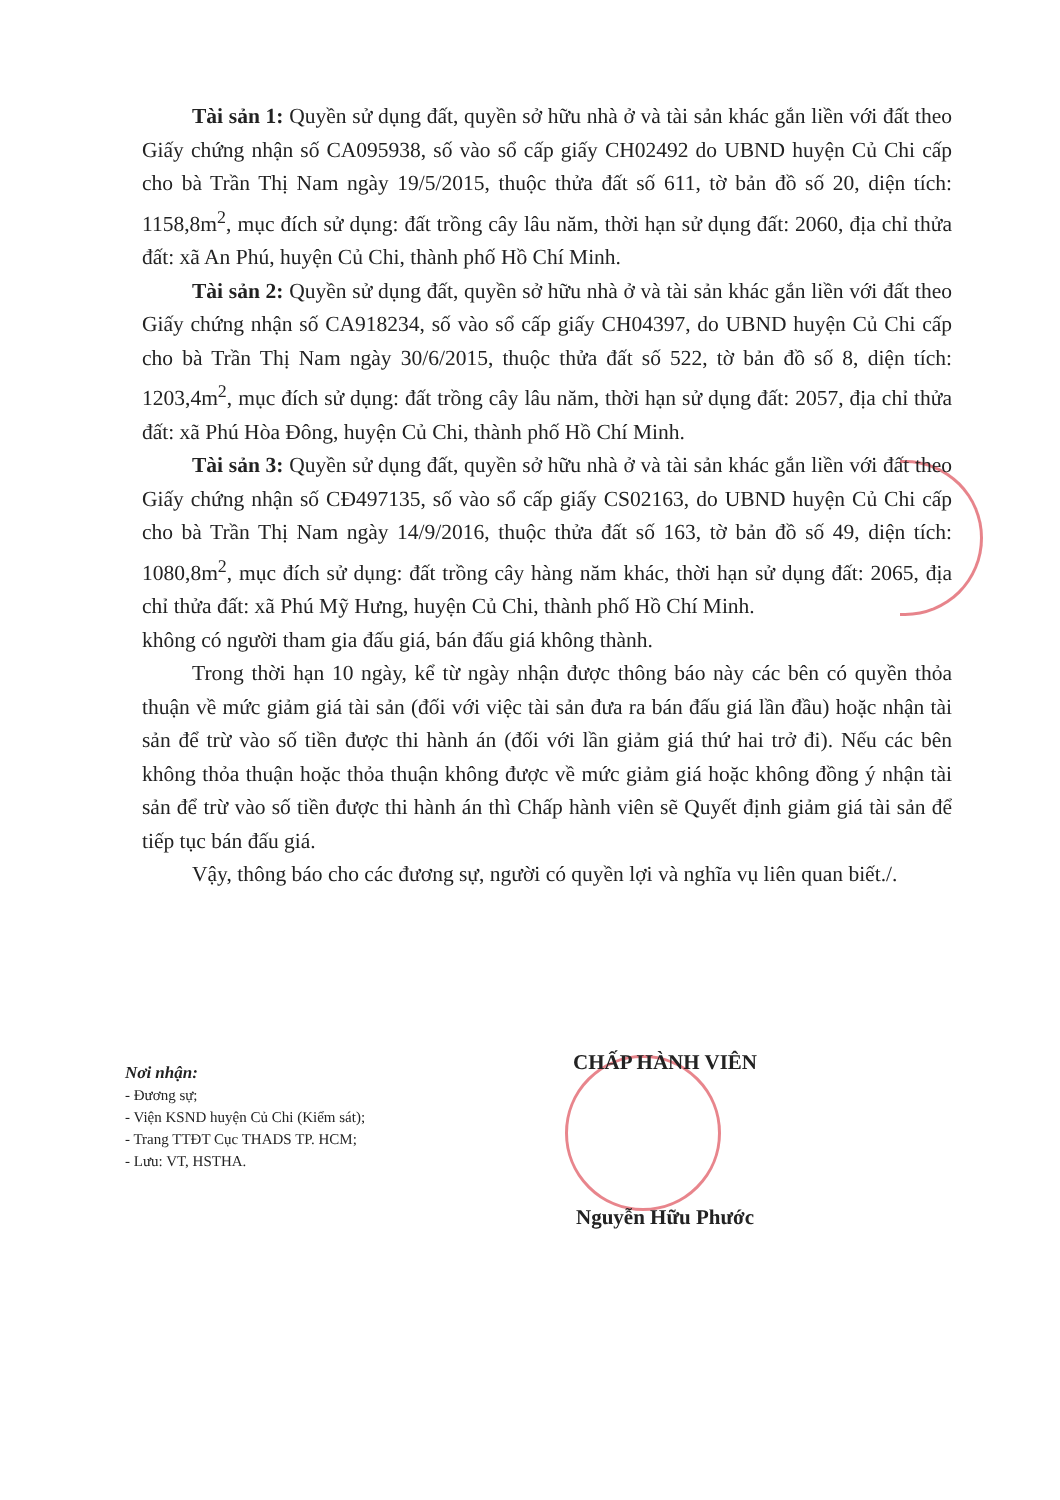Tài sản 1: Quyền sử dụng đất, quyền sở hữu nhà ở và tài sản khác gắn liền với đất theo Giấy chứng nhận số CA095938, số vào sổ cấp giấy CH02492 do UBND huyện Củ Chi cấp cho bà Trần Thị Nam ngày 19/5/2015, thuộc thửa đất số 611, tờ bản đồ số 20, diện tích: 1158,8m<sup>2</sup>, mục đích sử dụng: đất trồng cây lâu năm, thời hạn sử dụng đất: 2060, địa chỉ thửa đất: xã An Phú, huyện Củ Chi, thành phố Hồ Chí Minh.
Tài sản 2: Quyền sử dụng đất, quyền sở hữu nhà ở và tài sản khác gắn liền với đất theo Giấy chứng nhận số CA918234, số vào sổ cấp giấy CH04397, do UBND huyện Củ Chi cấp cho bà Trần Thị Nam ngày 30/6/2015, thuộc thửa đất số 522, tờ bản đồ số 8, diện tích: 1203,4m<sup>2</sup>, mục đích sử dụng: đất trồng cây lâu năm, thời hạn sử dụng đất: 2057, địa chỉ thửa đất: xã Phú Hòa Đông, huyện Củ Chi, thành phố Hồ Chí Minh.
Tài sản 3: Quyền sử dụng đất, quyền sở hữu nhà ở và tài sản khác gắn liền với đất theo Giấy chứng nhận số CĐ497135, số vào sổ cấp giấy CS02163, do UBND huyện Củ Chi cấp cho bà Trần Thị Nam ngày 14/9/2016, thuộc thửa đất số 163, tờ bản đồ số 49, diện tích: 1080,8m<sup>2</sup>, mục đích sử dụng: đất trồng cây hàng năm khác, thời hạn sử dụng đất: 2065, địa chỉ thửa đất: xã Phú Mỹ Hưng, huyện Củ Chi, thành phố Hồ Chí Minh.
không có người tham gia đấu giá, bán đấu giá không thành.
Trong thời hạn 10 ngày, kể từ ngày nhận được thông báo này các bên có quyền thỏa thuận về mức giảm giá tài sản (đối với việc tài sản đưa ra bán đấu giá lần đầu) hoặc nhận tài sản để trừ vào số tiền được thi hành án (đối với lần giảm giá thứ hai trở đi). Nếu các bên không thỏa thuận hoặc thỏa thuận không được về mức giảm giá hoặc không đồng ý nhận tài sản để trừ vào số tiền được thi hành án thì Chấp hành viên sẽ Quyết định giảm giá tài sản để tiếp tục bán đấu giá.
Vậy, thông báo cho các đương sự, người có quyền lợi và nghĩa vụ liên quan biết./.
Nơi nhận:
- Đương sự;
- Viện KSND huyện Củ Chi (Kiểm sát);
- Trang TTĐT Cục THADS TP. HCM;
- Lưu: VT, HSTHA.
CHẤP HÀNH VIÊN
Nguyễn Hữu Phước